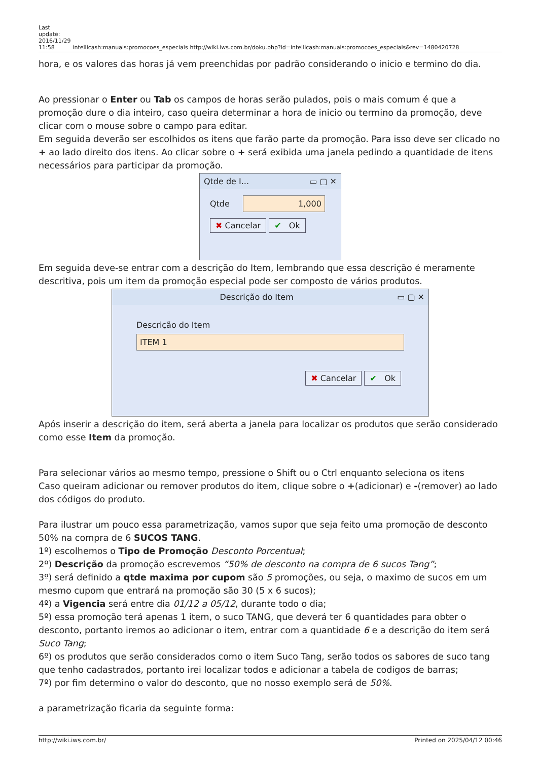Last
update:
2016/11/29
11:58
intellicash:manuais:promocoes_especiais
http://wiki.iws.com.br/doku.php?id=intellicash:manuais:promocoes_especiais&rev=1480420728
hora, e os valores das horas já vem preenchidas por padrão considerando o inicio e termino do dia.
Ao pressionar o Enter ou Tab os campos de horas serão pulados, pois o mais comum é que a promoção dure o dia inteiro, caso queira determinar a hora de inicio ou termino da promoção, deve clicar com o mouse sobre o campo para editar.
Em seguida deverão ser escolhidos os itens que farão parte da promoção. Para isso deve ser clicado no + ao lado direito dos itens. Ao clicar sobre o + será exibida uma janela pedindo a quantidade de itens necessários para participar da promoção.
Qtde de I... ▭ ▢ ✕
Qtde 1,000
✖ Cancelar ✔ Ok
Em seguida deve-se entrar com a descrição do Item, lembrando que essa descrição é meramente descritiva, pois um item da promoção especial pode ser composto de vários produtos.
Descrição do Item ▭ ▢ ✕
Descrição do Item
ITEM 1
✖ Cancelar ✔ Ok
Após inserir a descrição do item, será aberta a janela para localizar os produtos que serão considerado como esse Item da promoção.
Para selecionar vários ao mesmo tempo, pressione o Shift ou o Ctrl enquanto seleciona os itens
Caso queiram adicionar ou remover produtos do item, clique sobre o +(adicionar) e -(remover) ao lado dos códigos do produto.
Para ilustrar um pouco essa parametrização, vamos supor que seja feito uma promoção de desconto 50% na compra de 6 SUCOS TANG.
1º) escolhemos o Tipo de Promoção Desconto Porcentual;
2º) Descrição da promoção escrevemos “50% de desconto na compra de 6 sucos Tang”;
3º) será definido a qtde maxima por cupom são 5 promoções, ou seja, o maximo de sucos em um mesmo cupom que entrará na promoção são 30 (5 x 6 sucos);
4º) a Vigencia será entre dia 01/12 a 05/12, durante todo o dia;
5º) essa promoção terá apenas 1 item, o suco TANG, que deverá ter 6 quantidades para obter o desconto, portanto iremos ao adicionar o item, entrar com a quantidade 6 e a descrição do item será Suco Tang;
6º) os produtos que serão considerados como o item Suco Tang, serão todos os sabores de suco tang que tenho cadastrados, portanto irei localizar todos e adicionar a tabela de codigos de barras;
7º) por fim determino o valor do desconto, que no nosso exemplo será de 50%.
a parametrização ficaria da seguinte forma:
http://wiki.iws.com.br/ Printed on 2025/04/12 00:46